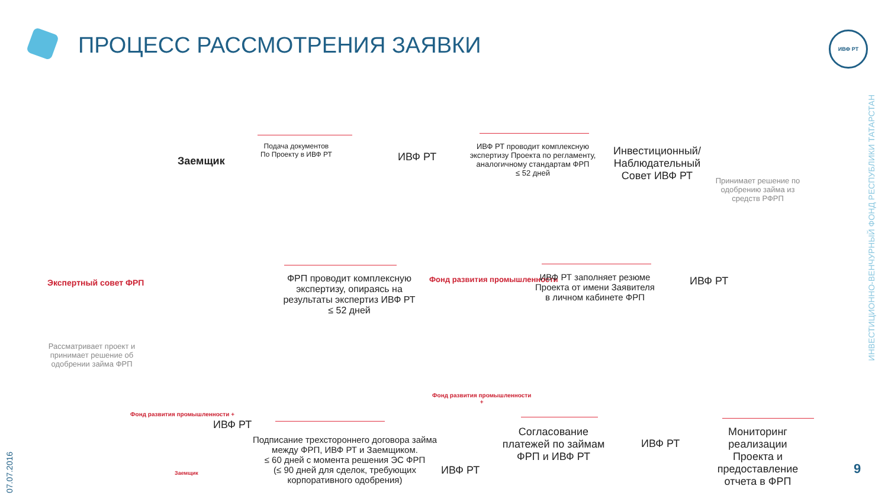ПРОЦЕСС РАССМОТРЕНИЯ ЗАЯВКИ ИВФ РТ
Заемщик
Подача документов
По Проекту в ИВФ РТ
ИВФ РТ
ИВФ РТ проводит комплексную экспертизу Проекта по регламенту, аналогичному стандартам ФРП
≤ 52 дней
Инвестиционный/ Наблюдательный Совет ИВФ РТ
Принимает решение по одобрению займа из средств РФРП
Экспертный совет ФРП
ФРП проводит комплексную экспертизу, опираясь на результаты экспертиз ИВФ РТ
≤ 52 дней
Фонд развития промышленности
ИВФ РТ заполняет резюме Проекта от имени Заявителя в личном кабинете ФРП
ИВФ РТ
Рассматривает проект и принимает решение об одобрении займа ФРП
Фонд развития промышленности +
ИВФ РТ
Заемщик
Подписание трехстороннего договора займа между ФРП, ИВФ РТ и Заемщиком.
≤ 60 дней с момента решения ЭС ФРП
(≤ 90 дней для сделок, требующих корпоративного одобрения)
Фонд развития промышленности
+
ИВФ РТ
Согласование платежей по займам ФРП и ИВФ РТ
ИВФ РТ
Мониторинг реализации Проекта и предоставление отчета в ФРП
ИНВЕСТИЦИОННО-ВЕНЧУРНЫЙ ФОНД РЕСПУБЛИКИ ТАТАРСТАН
07.07.2016
9